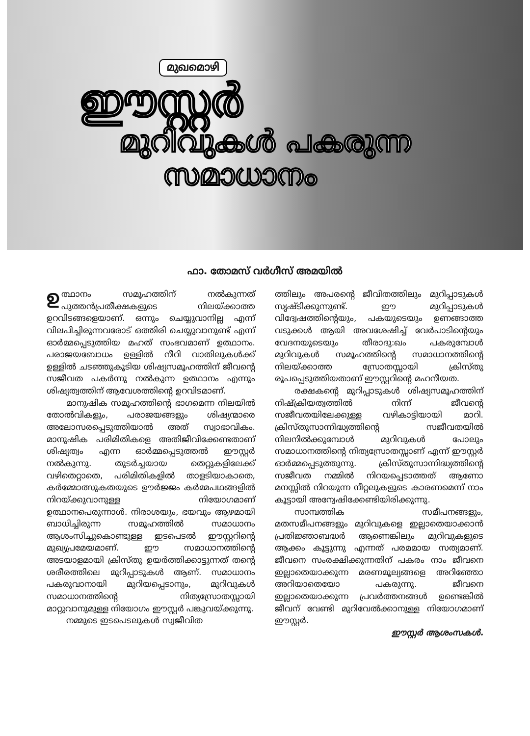മുഖമൊഴി
ഈസ്റ്റർ
മുറിവുകൾ പകരുന്ന
സമാധാനം
ഫാ. തോമസ് വർഗീസ് അമയിൽ
ഉത്ഥാനം സമൂഹത്തിന് നൽകുന്നത് പുത്തൻപ്രതീക്ഷകളുടെ നിലയ്ക്കാത്ത ഉറവിടങ്ങളെയാണ്. ഒന്നും ചെയ്യുവാനില്ല എന്ന് വിലപിച്ചിരുന്നവരോട് ഒത്തിരി ചെയ്യുവാനുണ്ട് എന്ന് ഓർമ്മപ്പെടുത്തിയ മഹത് സംഭവമാണ് ഉത്ഥാനം. പരാജയബോധം ഉള്ളിൽ നീറി വാതിലുകൾക്ക് ഉള്ളിൽ ചടഞ്ഞുകൂടിയ ശിഷ്യസമൂഹത്തിന് ജീവന്റെ സജീവത പകർന്നു നൽകുന്ന ഉത്ഥാനം എന്നും ശിഷ്യത്വത്തിന് ആവേശത്തിന്റെ ഉറവിടമാണ്.
മാനുഷിക സമൂഹത്തിന്റെ ഭാഗമെന്ന നിലയിൽ തോൽവികളും, പരാജയങ്ങളും ശിഷ്യന്മാരെ അലോസരപ്പെടുത്തിയാൽ അത് സ്വാഭാവികം. മാനുഷിക പരിമിതികളെ അതിജീവിക്കേണ്ടതാണ് ശിഷ്യത്വം എന്ന ഓർമ്മപ്പെടുത്തൽ ഈസ്റ്റർ നൽകുന്നു. തുടർച്ചയായ തെറ്റുകളിലേക്ക് വഴിതെറ്റാതെ, പരിമിതികളിൽ താളടിയാകാതെ, കർമ്മോത്സുകതയുടെ ഊർജ്ജം കർമ്മപഥങ്ങളിൽ നിറയ്ക്കുവാനുള്ള നിയോഗമാണ് ഉത്ഥാനപെരുന്നാൾ. നിരാശയും, ഭയവും ആഴമായി ബാധിച്ചിരുന്ന സമൂഹത്തിൽ സമാധാനം ആശംസിച്ചുകൊണ്ടുള്ള ഇടപെടൽ ഈസ്റ്ററിന്റെ മുഖ്യപ്രമേയമാണ്. ഈ സമാധാനത്തിന്റെ അടയാളമായി ക്രിസ്തു ഉയർത്തിക്കാട്ടുന്നത് തന്റെ ശരീരത്തിലെ മുറിപ്പാടുകൾ ആണ്. സമാധാനം പകരുവാനായി മുറിയപ്പെടാനും, മുറിവുകൾ സമാധാനത്തിന്റെ നിത്യസ്രോതസ്സായി മാറ്റുവാനുമുള്ള നിയോഗം ഈസ്റ്റർ പങ്കുവയ്ക്കുന്നു.
നമ്മുടെ ഇടപെടലുകൾ സ്വജീവിത
ത്തിലും അപരന്റെ ജീവിതത്തിലും മുറിപ്പാടുകൾ സൃഷ്ടിക്കുന്നുണ്ട്. ഈ മുറിപ്പാടുകൾ വിദ്വേഷത്തിന്റെയും, പകയുടെയും ഉണങ്ങാത്ത വടുക്കൾ ആയി അവശേഷിച്ച് വേർപാടിന്റെയും വേദനയുടെയും തീരാദു:ഖം പകരുമ്പോൾ മുറിവുകൾ സമൂഹത്തിന്റെ സമാധാനത്തിന്റെ നിലയ്ക്കാത്ത സ്രോതസ്സായി ക്രിസ്തു രൂപപ്പെടുത്തിയതാണ് ഈസ്റ്ററിന്റെ മഹനീയത.
രക്ഷകന്റെ മുറിപ്പാടുകൾ ശിഷ്യസമൂഹത്തിന് നിഷ്ക്രിയത്വത്തിൽ നിന്ന് ജീവന്റെ സജീവതയിലേക്കുള്ള വഴികാട്ടിയായി മാറി. ക്രിസ്തുസാന്നിദ്ധ്യത്തിന്റെ സജീവതയിൽ നിലനിൽക്കുമ്പോൾ മുറിവുകൾ പോലും സമാധാനത്തിന്റെ നിത്യസ്രോതസ്സാണ് എന്ന് ഈസ്റ്റർ ഓർമ്മപ്പെടുത്തുന്നു. ക്രിസ്തുസാന്നിദ്ധ്യത്തിന്റെ സജീവത നമ്മിൽ നിറയപ്പെടാത്തത് ആണോ മനസ്സിൽ നിറയുന്ന നീറ്റലുകളുടെ കാരണമെന്ന് നാം കൂട്ടായി അന്വേഷിക്കേണ്ടിയിരിക്കുന്നു.
സാമ്പത്തിക സമീപനങ്ങളും, മതസമീപനങ്ങളും മുറിവുകളെ ഇല്ലാതെയാക്കാൻ പ്രതിജ്ഞാബദ്ധർ ആണെങ്കിലും മുറിവുകളുടെ ആക്കം കൂട്ടുന്നു എന്നത് പരമമായ സത്യമാണ്. ജീവനെ സംരക്ഷിക്കുന്നതിന് പകരം നാം ജീവനെ ഇല്ലാതെയാക്കുന്ന മരണമൂല്യങ്ങളെ അറിഞ്ഞോ അറിയാതെയോ പകരുന്നു. ജീവനെ ഇല്ലാതെയാക്കുന്ന പ്രവർത്തനങ്ങൾ ഉണ്ടെങ്കിൽ ജീവന് വേണ്ടി മുറിവേൽക്കാനുള്ള നിയോഗമാണ് ഈസ്റ്റർ.
ഈസ്റ്റർ ആശംസകൾ.